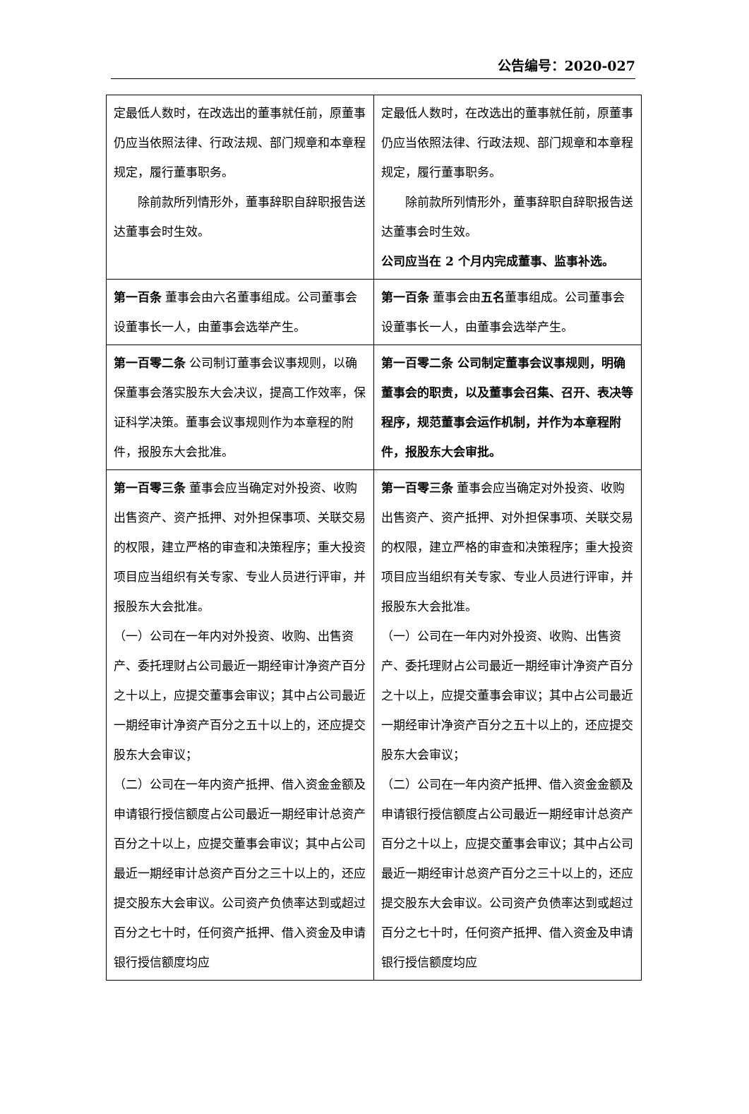公告编号：2020-027
| 定最低人数时，在改选出的董事就任前，原董事仍应当依照法律、行政法规、部门规章和本章程规定，履行董事职务。 除前款所列情形外，董事辞职自辞职报告送达董事会时生效。 | 定最低人数时，在改选出的董事就任前，原董事仍应当依照法律、行政法规、部门规章和本章程规定，履行董事职务。 除前款所列情形外，董事辞职自辞职报告送达董事会时生效。 公司应当在 2 个月内完成董事、监事补选。 |
| 第一百条 董事会由六名董事组成。公司董事会设董事长一人，由董事会选举产生。 | 第一百条 董事会由 五名 董事组成。公司董事会设董事长一人，由董事会选举产生。 |
| 第一百零二条 公司制订董事会议事规则，以确保董事会落实股东大会决议，提高工作效率，保证科学决策。董事会议事规则作为本章程的附件，报股东大会批准。 | 第一百零二条 公司制定董事会议事规则，明确董事会的职责，以及董事会召集、召开、表决等程序，规范董事会运作机制，并作为本章程附件，报股东大会审批。 |
| 第一百零三条 董事会应当确定对外投资、收购出售资产、资产抵押、对外担保事项、关联交易的权限，建立严格的审查和决策程序；重大投资项目应当组织有关专家、专业人员进行评审，并报股东大会批准。 （一）公司在一年内对外投资、收购、出售资产、委托理财占公司最近一期经审计净资产百分之十以上，应提交董事会审议；其中占公司最近一期经审计净资产百分之五十以上的，还应提交股东大会审议； （二）公司在一年内资产抵押、借入资金金额及申请银行授信额度占公司最近一期经审计总资产百分之十以上，应提交董事会审议；其中占公司最近一期经审计总资产百分之三十以上的，还应提交股东大会审议。公司资产负债率达到或超过百分之七十时，任何资产抵押、借入资金及申请银行授信额度均应 | 第一百零三条 董事会应当确定对外投资、收购出售资产、资产抵押、对外担保事项、关联交易的权限，建立严格的审查和决策程序；重大投资项目应当组织有关专家、专业人员进行评审，并报股东大会批准。 （一）公司在一年内对外投资、收购、出售资产、委托理财占公司最近一期经审计净资产百分之十以上，应提交董事会审议；其中占公司最近一期经审计净资产百分之五十以上的，还应提交股东大会审议； （二）公司在一年内资产抵押、借入资金金额及申请银行授信额度占公司最近一期经审计总资产百分之十以上，应提交董事会审议；其中占公司最近一期经审计总资产百分之三十以上的，还应提交股东大会审议。公司资产负债率达到或超过百分之七十时，任何资产抵押、借入资金及申请银行授信额度均应 |